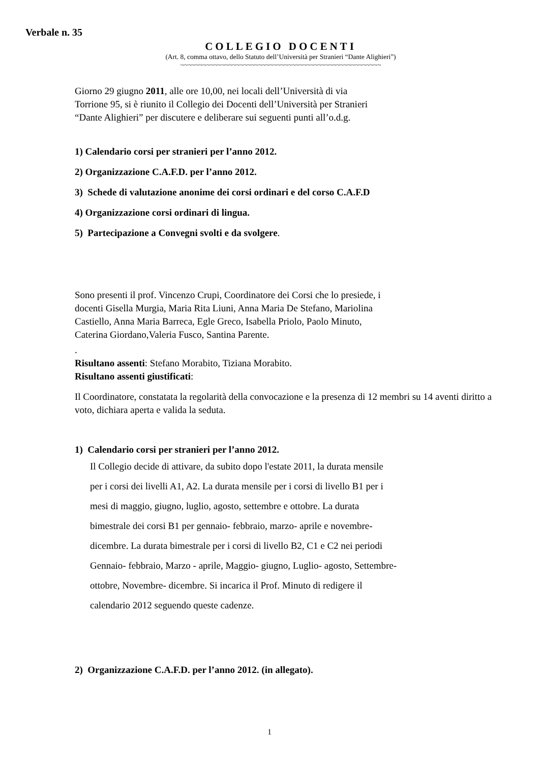Verbale n. 35
COLLEGIO DOCENTI
(Art. 8, comma ottavo, dello Statuto dell’Università per Stranieri “Dante Alighieri”)
~~~~~~~~~~~~~~~~~~~~~~~~~~~~~~~~~~~~~~~~~~~~~~~~~~~~~~
Giorno 29 giugno 2011, alle ore 10,00, nei locali dell’Università di via
Torrione 95, si è riunito il Collegio dei Docenti dell’Università per Stranieri
“Dante Alighieri” per discutere e deliberare sui seguenti punti all’o.d.g.
1) Calendario corsi per stranieri per l’anno 2012.
2) Organizzazione C.A.F.D. per l’anno 2012.
3) Schede di valutazione anonime dei corsi ordinari e del corso C.A.F.D
4) Organizzazione corsi ordinari di lingua.
5) Partecipazione a Convegni svolti e da svolgere.
Sono presenti il prof. Vincenzo Crupi, Coordinatore dei Corsi che lo presiede, i
docenti Gisella Murgia, Maria Rita Liuni, Anna Maria De Stefano, Mariolina
Castiello, Anna Maria Barreca, Egle Greco, Isabella Priolo, Paolo Minuto,
Caterina Giordano,Valeria Fusco, Santina Parente.
.
Risultano assenti: Stefano Morabito, Tiziana Morabito.
Risultano assenti giustificati:
Il Coordinatore, constatata la regolarità della convocazione e la presenza di 12 membri su 14 aventi diritto a voto, dichiara aperta e valida la seduta.
1) Calendario corsi per stranieri per l’anno 2012.
Il Collegio decide di attivare, da subito dopo l'estate 2011, la durata mensile
per i corsi dei livelli A1, A2. La durata mensile per i corsi di livello B1 per i
mesi di maggio, giugno, luglio, agosto, settembre e ottobre. La durata
bimestrale dei corsi B1 per gennaio- febbraio, marzo- aprile e novembre-
dicembre. La durata bimestrale per i corsi di livello B2, C1 e C2 nei periodi
Gennaio- febbraio, Marzo - aprile, Maggio- giugno, Luglio- agosto, Settembre-
ottobre, Novembre- dicembre. Si incarica il Prof. Minuto di redigere il
calendario 2012 seguendo queste cadenze.
2) Organizzazione C.A.F.D. per l’anno 2012. (in allegato).
1